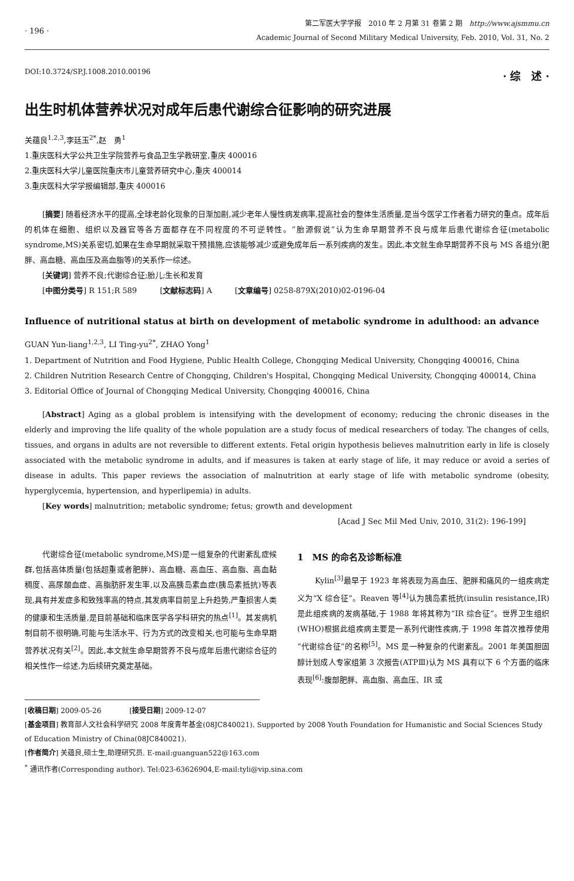· 196 ·
第二军医大学学报　2010 年 2 月第 31 卷第 2 期　http://www.ajsmmu.cn
Academic Journal of Second Military Medical University, Feb. 2010, Vol. 31, No. 2
DOI:10.3724/SP.J.1008.2010.00196 · 综　述 ·
出生时机体营养状况对成年后患代谢综合征影响的研究进展
关蕴良<sup>1,2,3</sup>,李廷玉<sup>2*</sup>,赵　勇<sup>1</sup>
1.重庆医科大学公共卫生学院营养与食品卫生学教研室,重庆 400016
2.重庆医科大学儿童医院重庆市儿童营养研究中心,重庆 400014
3.重庆医科大学学报编辑部,重庆 400016
[摘要] 随着经济水平的提高,全球老龄化现象的日渐加剧,减少老年人慢性病发病率,提高社会的整体生活质量,是当今医学工作者着力研究的重点。成年后的机体在细胞、组织以及器官等各方面都存在不同程度的不可逆转性。“胎源假说”认为生命早期营养不良与成年后患代谢综合征(metabolic syndrome,MS)关系密切,如果在生命早期就采取干预措施,应该能够减少或避免成年后一系列疾病的发生。因此,本文就生命早期营养不良与 MS 各组分(肥胖、高血糖、高血压及高血脂等)的关系作一综述。
[关键词] 营养不良;代谢综合征;胎儿;生长和发育
[中图分类号] R 151;R 589　　　[文献标志码] A　　　[文章编号] 0258-879X(2010)02-0196-04
Influence of nutritional status at birth on development of metabolic syndrome in adulthood: an advance
GUAN Yun-liang<sup>1,2,3</sup>, LI Ting-yu<sup>2*</sup>, ZHAO Yong<sup>1</sup>
1. Department of Nutrition and Food Hygiene, Public Health College, Chongqing Medical University, Chongqing 400016, China
2. Children Nutrition Research Centre of Chongqing, Children's Hospital, Chongqing Medical University, Chongqing 400014, China
3. Editorial Office of Journal of Chongqing Medical University, Chongqing 400016, China
[Abstract] Aging as a global problem is intensifying with the development of economy; reducing the chronic diseases in the elderly and improving the life quality of the whole population are a study focus of medical researchers of today. The changes of cells, tissues, and organs in adults are not reversible to different extents. Fetal origin hypothesis believes malnutrition early in life is closely associated with the metabolic syndrome in adults, and if measures is taken at early stage of life, it may reduce or avoid a series of disease in adults. This paper reviews the association of malnutrition at early stage of life with metabolic syndrome (obesity, hyperglycemia, hypertension, and hyperlipemia) in adults.
[Key words] malnutrition; metabolic syndrome; fetus; growth and development
[Acad J Sec Mil Med Univ, 2010, 31(2): 196-199]
代谢综合征(metabolic syndrome,MS)是一组复杂的代谢紊乱症候群,包括高体质量(包括超重或者肥胖)、高血糖、高血压、高血脂、高血黏稠度、高尿酸血症、高脂肪肝发生率,以及高胰岛素血症(胰岛素抵抗)等表现,具有并发症多和致残率高的特点,其发病率目前呈上升趋势,严重损害人类的健康和生活质量,是目前基础和临床医学各学科研究的热点<sup>[1]</sup>。其发病机制目前不很明确,可能与生活水平、行为方式的改变相关,也可能与生命早期营养状况有关<sup>[2]</sup>。因此,本文就生命早期营养不良与成年后患代谢综合征的相关性作一综述,为后续研究奠定基础。
1　MS 的命名及诊断标准
Kylin<sup>[3]</sup>最早于 1923 年将表现为高血压、肥胖和痛风的一组疾病定义为“X 综合征”。Reaven 等<sup>[4]</sup>认为胰岛素抵抗(insulin resistance,IR)是此组疾病的发病基础,于 1988 年将其称为“IR 综合征”。世界卫生组织(WHO)根据此组疾病主要是一系列代谢性疾病,于 1998 年首次推荐使用“代谢综合征”的名称<sup>[5]</sup>。MS 是一种复杂的代谢紊乱。2001 年美国胆固醇计划成人专家组第 3 次报告(ATPⅢ)认为 MS 具有以下 6 个方面的临床表现<sup>[6]</sup>:腹部肥胖、高血脂、高血压、IR 或
[收稿日期] 2009-05-26　　　　[接受日期] 2009-12-07
[基金项目] 教育部人文社会科学研究 2008 年度青年基金(08JC840021). Supported by 2008 Youth Foundation for Humanistic and Social Sciences Study of Education Ministry of China(08JC840021).
[作者简介] 关蕴良,硕士生,助理研究员. E-mail:guanguan522@163.com
<sup>*</sup> 通讯作者(Corresponding author). Tel:023-63626904,E-mail:tyli@vip.sina.com